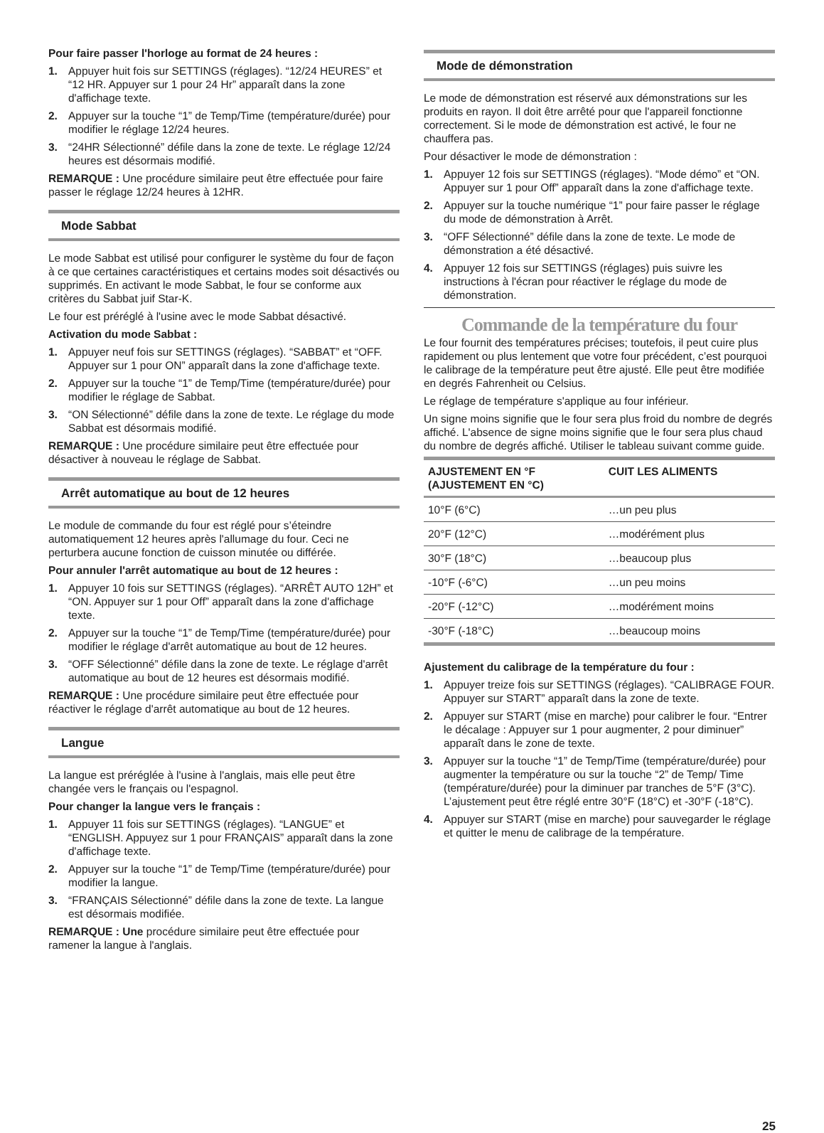Pour faire passer l'horloge au format de 24 heures :
1. Appuyer huit fois sur SETTINGS (réglages). “12/24 HEURES” et “12 HR. Appuyer sur 1 pour 24 Hr” apparaît dans la zone d'affichage texte.
2. Appuyer sur la touche “1” de Temp/Time (température/durée) pour modifier le réglage 12/24 heures.
3. “24HR Sélectionné” défile dans la zone de texte. Le réglage 12/24 heures est désormais modifié.
REMARQUE : Une procédure similaire peut être effectuée pour faire passer le réglage 12/24 heures à 12HR.
Mode Sabbat
Le mode Sabbat est utilisé pour configurer le système du four de façon à ce que certaines caractéristiques et certains modes soit désactivés ou supprimés. En activant le mode Sabbat, le four se conforme aux critères du Sabbat juif Star-K.
Le four est préréglé à l'usine avec le mode Sabbat désactivé.
Activation du mode Sabbat :
1. Appuyer neuf fois sur SETTINGS (réglages). “SABBAT” et “OFF. Appuyer sur 1 pour ON” apparaît dans la zone d'affichage texte.
2. Appuyer sur la touche “1” de Temp/Time (température/durée) pour modifier le réglage de Sabbat.
3. “ON Sélectionné” défile dans la zone de texte. Le réglage du mode Sabbat est désormais modifié.
REMARQUE : Une procédure similaire peut être effectuée pour désactiver à nouveau le réglage de Sabbat.
Arrêt automatique au bout de 12 heures
Le module de commande du four est réglé pour s’éteindre automatiquement 12 heures après l'allumage du four. Ceci ne perturbera aucune fonction de cuisson minutée ou différée.
Pour annuler l'arrêt automatique au bout de 12 heures :
1. Appuyer 10 fois sur SETTINGS (réglages). “ARRÊT AUTO 12H” et “ON. Appuyer sur 1 pour Off” apparaît dans la zone d'affichage texte.
2. Appuyer sur la touche “1” de Temp/Time (température/durée) pour modifier le réglage d'arrêt automatique au bout de 12 heures.
3. “OFF Sélectionné” défile dans la zone de texte. Le réglage d'arrêt automatique au bout de 12 heures est désormais modifié.
REMARQUE : Une procédure similaire peut être effectuée pour réactiver le réglage d'arrêt automatique au bout de 12 heures.
Langue
La langue est préréglée à l'usine à l'anglais, mais elle peut être changée vers le français ou l'espagnol.
Pour changer la langue vers le français :
1. Appuyer 11 fois sur SETTINGS (réglages). “LANGUE” et “ENGLISH. Appuyez sur 1 pour FRANÇAIS” apparaît dans la zone d'affichage texte.
2. Appuyer sur la touche “1” de Temp/Time (température/durée) pour modifier la langue.
3. “FRANÇAIS Sélectionné” défile dans la zone de texte. La langue est désormais modifiée.
REMARQUE : Une procédure similaire peut être effectuée pour ramener la langue à l'anglais.
Mode de démonstration
Le mode de démonstration est réservé aux démonstrations sur les produits en rayon. Il doit être arrêté pour que l'appareil fonctionne correctement. Si le mode de démonstration est activé, le four ne chauffera pas.
Pour désactiver le mode de démonstration :
1. Appuyer 12 fois sur SETTINGS (réglages). “Mode démo” et “ON. Appuyer sur 1 pour Off” apparaît dans la zone d'affichage texte.
2. Appuyer sur la touche numérique “1” pour faire passer le réglage du mode de démonstration à Arrêt.
3. “OFF Sélectionné” défile dans la zone de texte. Le mode de démonstration a été désactivé.
4. Appuyer 12 fois sur SETTINGS (réglages) puis suivre les instructions à l'écran pour réactiver le réglage du mode de démonstration.
Commande de la température du four
Le four fournit des températures précises; toutefois, il peut cuire plus rapidement ou plus lentement que votre four précédent, c’est pourquoi le calibrage de la température peut être ajusté. Elle peut être modifiée en degrés Fahrenheit ou Celsius.
Le réglage de température s'applique au four inférieur.
Un signe moins signifie que le four sera plus froid du nombre de degrés affiché. L'absence de signe moins signifie que le four sera plus chaud du nombre de degrés affiché. Utiliser le tableau suivant comme guide.
| AJUSTEMENT EN °F (AJUSTEMENT EN °C) | CUIT LES ALIMENTS |
| --- | --- |
| 10°F (6°C) | …un peu plus |
| 20°F (12°C) | …modérément plus |
| 30°F (18°C) | …beaucoup plus |
| -10°F (-6°C) | …un peu moins |
| -20°F (-12°C) | …modérément moins |
| -30°F (-18°C) | …beaucoup moins |
Ajustement du calibrage de la température du four :
1. Appuyer treize fois sur SETTINGS (réglages). “CALIBRAGE FOUR. Appuyer sur START” apparaît dans la zone de texte.
2. Appuyer sur START (mise en marche) pour calibrer le four. “Entrer le décalage : Appuyer sur 1 pour augmenter, 2 pour diminuer” apparaît dans le zone de texte.
3. Appuyer sur la touche “1” de Temp/Time (température/durée) pour augmenter la température ou sur la touche “2” de Temp/ Time (température/durée) pour la diminuer par tranches de 5°F (3°C). L’ajustement peut être réglé entre 30°F (18°C) et -30°F (-18°C).
4. Appuyer sur START (mise en marche) pour sauvegarder le réglage et quitter le menu de calibrage de la température.
25